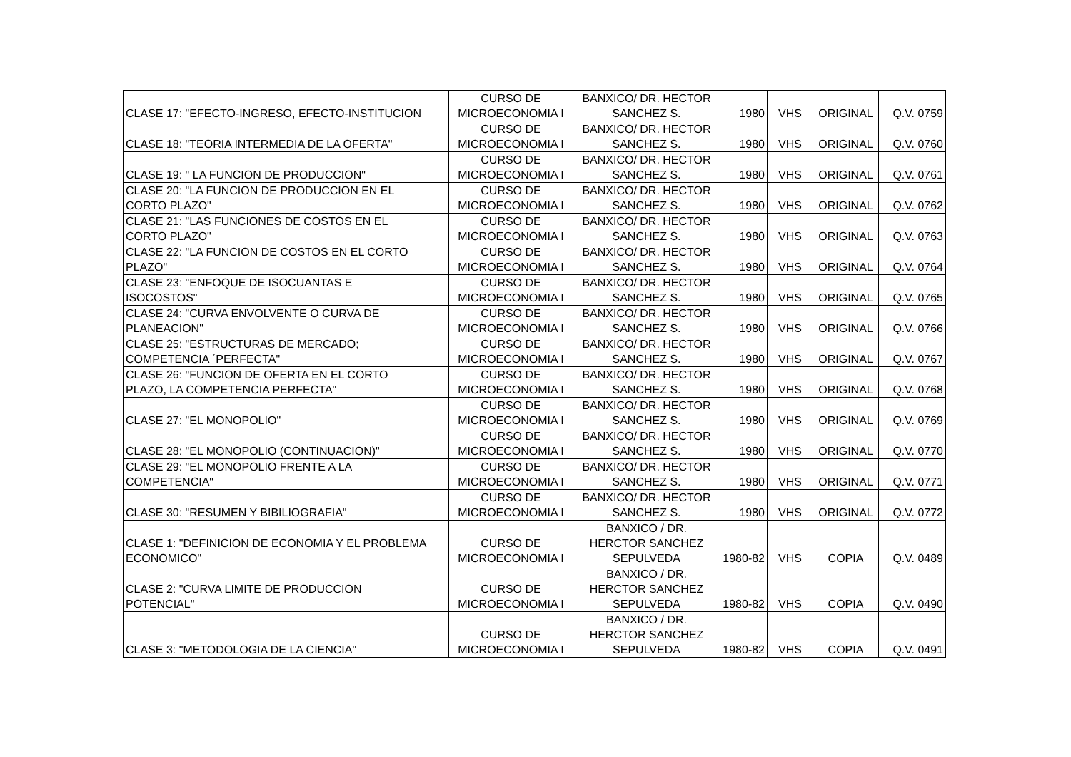| CLASE 17: "EFECTO-INGRESO, EFECTO-INSTITUCION | CURSO DE MICROECONOMIA I | BANXICO/ DR. HECTOR SANCHEZ S. | 1980 | VHS | ORIGINAL | Q.V. 0759 |
| CLASE 18: "TEORIA INTERMEDIA DE LA OFERTA" | CURSO DE MICROECONOMIA I | BANXICO/ DR. HECTOR SANCHEZ S. | 1980 | VHS | ORIGINAL | Q.V. 0760 |
| CLASE 19: " LA FUNCION DE PRODUCCION" | CURSO DE MICROECONOMIA I | BANXICO/ DR. HECTOR SANCHEZ S. | 1980 | VHS | ORIGINAL | Q.V. 0761 |
| CLASE 20: "LA FUNCION DE PRODUCCION EN EL CORTO PLAZO" | CURSO DE MICROECONOMIA I | BANXICO/ DR. HECTOR SANCHEZ S. | 1980 | VHS | ORIGINAL | Q.V. 0762 |
| CLASE 21: "LAS FUNCIONES DE COSTOS EN EL CORTO PLAZO" | CURSO DE MICROECONOMIA I | BANXICO/ DR. HECTOR SANCHEZ S. | 1980 | VHS | ORIGINAL | Q.V. 0763 |
| CLASE 22: "LA FUNCION DE COSTOS EN EL CORTO PLAZO" | CURSO DE MICROECONOMIA I | BANXICO/ DR. HECTOR SANCHEZ S. | 1980 | VHS | ORIGINAL | Q.V. 0764 |
| CLASE 23: "ENFOQUE DE ISOCUANTAS E ISOCOSTOS" | CURSO DE MICROECONOMIA I | BANXICO/ DR. HECTOR SANCHEZ S. | 1980 | VHS | ORIGINAL | Q.V. 0765 |
| CLASE 24: "CURVA ENVOLVENTE O CURVA DE PLANEACION" | CURSO DE MICROECONOMIA I | BANXICO/ DR. HECTOR SANCHEZ S. | 1980 | VHS | ORIGINAL | Q.V. 0766 |
| CLASE 25: "ESTRUCTURAS DE MERCADO; COMPETENCIA ´PERFECTA" | CURSO DE MICROECONOMIA I | BANXICO/ DR. HECTOR SANCHEZ S. | 1980 | VHS | ORIGINAL | Q.V. 0767 |
| CLASE 26: "FUNCION DE OFERTA EN EL CORTO PLAZO, LA COMPETENCIA PERFECTA" | CURSO DE MICROECONOMIA I | BANXICO/ DR. HECTOR SANCHEZ S. | 1980 | VHS | ORIGINAL | Q.V. 0768 |
| CLASE 27: "EL MONOPOLIO" | CURSO DE MICROECONOMIA I | BANXICO/ DR. HECTOR SANCHEZ S. | 1980 | VHS | ORIGINAL | Q.V. 0769 |
| CLASE 28: "EL MONOPOLIO (CONTINUACION)" | CURSO DE MICROECONOMIA I | BANXICO/ DR. HECTOR SANCHEZ S. | 1980 | VHS | ORIGINAL | Q.V. 0770 |
| CLASE 29: "EL MONOPOLIO FRENTE A LA COMPETENCIA" | CURSO DE MICROECONOMIA I | BANXICO/ DR. HECTOR SANCHEZ S. | 1980 | VHS | ORIGINAL | Q.V. 0771 |
| CLASE 30: "RESUMEN Y BIBILIOGRAFIA" | CURSO DE MICROECONOMIA I | BANXICO/ DR. HECTOR SANCHEZ S. | 1980 | VHS | ORIGINAL | Q.V. 0772 |
| CLASE 1: "DEFINICION DE ECONOMIA Y EL PROBLEMA ECONOMICO" | CURSO DE MICROECONOMIA I | BANXICO / DR. HERCTOR SANCHEZ SEPULVEDA | 1980-82 | VHS | COPIA | Q.V. 0489 |
| CLASE 2: "CURVA LIMITE DE PRODUCCION POTENCIAL" | CURSO DE MICROECONOMIA I | BANXICO / DR. HERCTOR SANCHEZ SEPULVEDA | 1980-82 | VHS | COPIA | Q.V. 0490 |
| CLASE 3: "METODOLOGIA DE LA CIENCIA" | CURSO DE MICROECONOMIA I | BANXICO / DR. HERCTOR SANCHEZ SEPULVEDA | 1980-82 | VHS | COPIA | Q.V. 0491 |